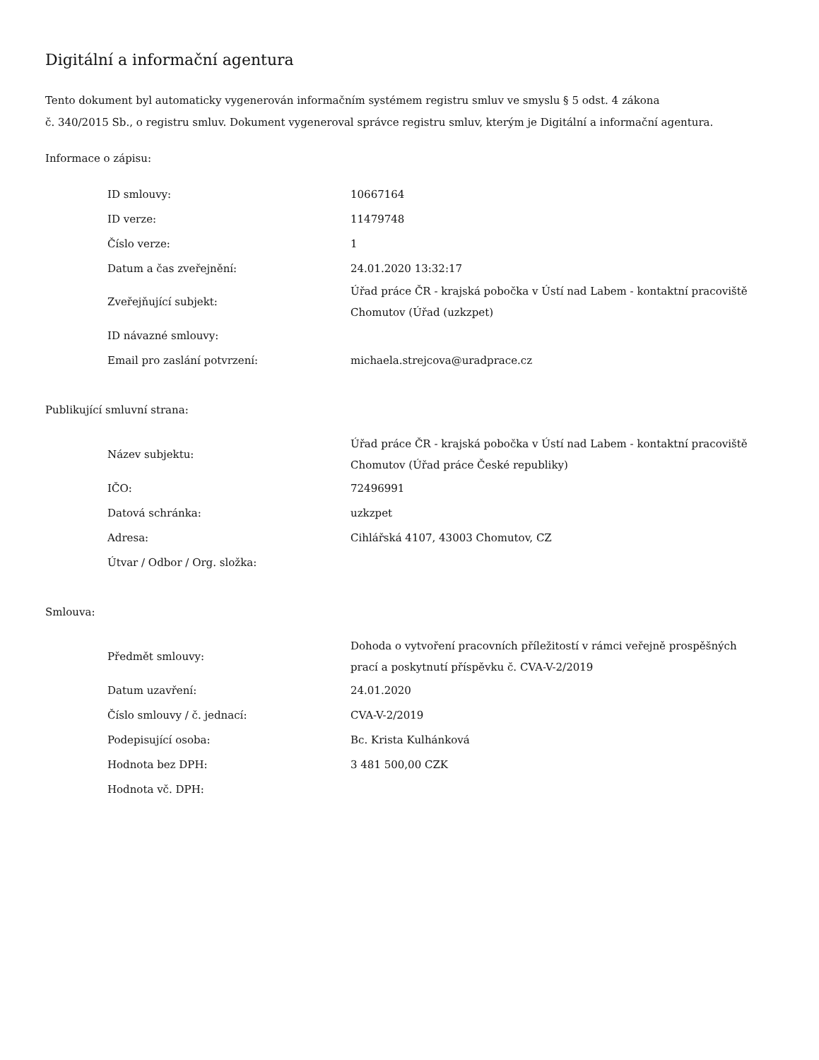Digitální a informační agentura
Tento dokument byl automaticky vygenerován informačním systémem registru smluv ve smyslu § 5 odst. 4 zákona
č. 340/2015 Sb., o registru smluv. Dokument vygeneroval správce registru smluv, kterým je Digitální a informační agentura.
Informace o zápisu:
| ID smlouvy: | 10667164 |
| ID verze: | 11479748 |
| Číslo verze: | 1 |
| Datum a čas zveřejnění: | 24.01.2020 13:32:17 |
| Zveřejňující subjekt: | Úřad práce ČR - krajská pobočka v Ústí nad Labem - kontaktní pracoviště Chomutov (Úřad (uzkzpet) |
| ID návazné smlouvy: | |
| Email pro zaslání potvrzení: | michaela.strejcova@uradprace.cz |
Publikující smluvní strana:
| Název subjektu: | Úřad práce ČR - krajská pobočka v Ústí nad Labem - kontaktní pracoviště Chomutov (Úřad práce České republiky) |
| IČO: | 72496991 |
| Datová schránka: | uzkzpet |
| Adresa: | Cihlářská 4107, 43003 Chomutov, CZ |
| Útvar / Odbor / Org. složka: | |
Smlouva:
| Předmět smlouvy: | Dohoda o vytvoření pracovních příležitostí v rámci veřejně prospěšných prací a poskytnutí příspěvku č. CVA-V-2/2019 |
| Datum uzavření: | 24.01.2020 |
| Číslo smlouvy / č. jednací: | CVA-V-2/2019 |
| Podepisující osoba: | Bc. Krista Kulhánková |
| Hodnota bez DPH: | 3 481 500,00 CZK |
| Hodnota vč. DPH: | |